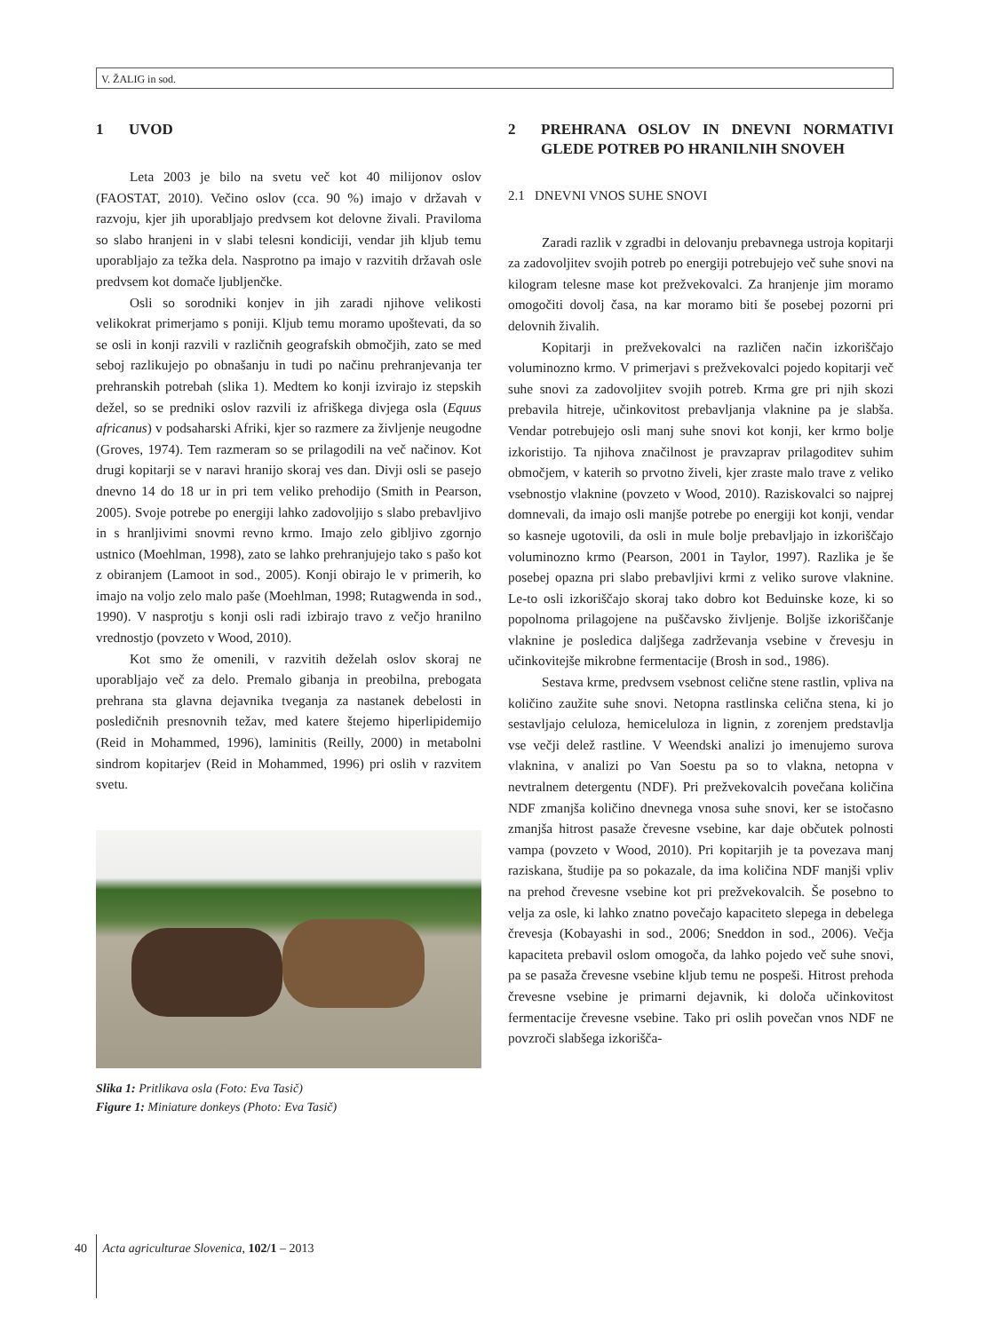V. ŽALIG in sod.
1 UVOD
Leta 2003 je bilo na svetu več kot 40 milijonov oslov (FAOSTAT, 2010). Večino oslov (cca. 90 %) imajo v državah v razvoju, kjer jih uporabljajo predvsem kot delovne živali. Praviloma so slabo hranjeni in v slabi telesni kondiciji, vendar jih kljub temu uporabljajo za težka dela. Nasprotno pa imajo v razvitih državah osle predvsem kot domače ljubljenčke.
Osli so sorodniki konjev in jih zaradi njihove velikosti velikokrat primerjamo s poniji. Kljub temu moramo upoštevati, da so se osli in konji razvili v različnih geografskih območjih, zato se med seboj razlikujejo po obnašanju in tudi po načinu prehranjevanja ter prehranskih potrebah (slika 1). Medtem ko konji izvirajo iz stepskih dežel, so se predniki oslov razvili iz afriškega divjega osla (Equus africanus) v podsaharski Afriki, kjer so razmere za življenje neugodne (Groves, 1974). Tem razmeram so se prilagodili na več načinov. Kot drugi kopitarji se v naravi hranijo skoraj ves dan. Divji osli se pasejo dnevno 14 do 18 ur in pri tem veliko prehodijo (Smith in Pearson, 2005). Svoje potrebe po energiji lahko zadovoljijo s slabo prebavljivo in s hranljivimi snovmi revno krmo. Imajo zelo gibljivo zgornjo ustnico (Moehlman, 1998), zato se lahko prehranjujejo tako s pašo kot z obiranjem (Lamoot in sod., 2005). Konji obirajo le v primerih, ko imajo na voljo zelo malo paše (Moehlman, 1998; Rutagwenda in sod., 1990). V nasprotju s konji osli radi izbirajo travo z večjo hranilno vrednostjo (povzeto v Wood, 2010).
Kot smo že omenili, v razvitih deželah oslov skoraj ne uporabljajo več za delo. Premalo gibanja in preobilna, prebogata prehrana sta glavna dejavnika tveganja za nastanek debelosti in posledičnih presnovnih težav, med katere štejemo hiperlipidemijo (Reid in Mohammed, 1996), laminitis (Reilly, 2000) in metabolni sindrom kopitarjev (Reid in Mohammed, 1996) pri oslih v razvitem svetu.
Slika 1: Pritlikava osla (Foto: Eva Tasič)
Figure 1: Miniature donkeys (Photo: Eva Tasič)
2 PREHRANA OSLOV IN DNEVNI NORMATIVI GLEDE POTREB PO HRANILNIH SNOVEH
2.1 DNEVNI VNOS SUHE SNOVI
Zaradi razlik v zgradbi in delovanju prebavnega ustroja kopitarji za zadovoljitev svojih potreb po energiji potrebujejo več suhe snovi na kilogram telesne mase kot prežvekovalci. Za hranjenje jim moramo omogočiti dovolj časa, na kar moramo biti še posebej pozorni pri delovnih živalih.
Kopitarji in prežvekovalci na različen način izkoriščajo voluminozno krmo. V primerjavi s prežvekovalci pojedo kopitarji več suhe snovi za zadovoljitev svojih potreb. Krma gre pri njih skozi prebavila hitreje, učinkovitost prebavljanja vlaknine pa je slabša. Vendar potrebujejo osli manj suhe snovi kot konji, ker krmo bolje izkoristijo. Ta njihova značilnost je pravzaprav prilagoditev suhim območjem, v katerih so prvotno živeli, kjer zraste malo trave z veliko vsebnostjo vlaknine (povzeto v Wood, 2010). Raziskovalci so najprej domnevali, da imajo osli manjše potrebe po energiji kot konji, vendar so kasneje ugotovili, da osli in mule bolje prebavljajo in izkoriščajo voluminozno krmo (Pearson, 2001 in Taylor, 1997). Razlika je še posebej opazna pri slabo prebavljivi krmi z veliko surove vlaknine. Le-to osli izkoriščajo skoraj tako dobro kot Beduinske koze, ki so popolnoma prilagojene na puščavsko življenje. Boljše izkoriščanje vlaknine je posledica daljšega zadrževanja vsebine v črevesju in učinkovitejše mikrobne fermentacije (Brosh in sod., 1986).
Sestava krme, predvsem vsebnost celične stene rastlin, vpliva na količino zaužite suhe snovi. Netopna rastlinska celična stena, ki jo sestavljajo celuloza, hemiceluloza in lignin, z zorenjem predstavlja vse večji delež rastline. V Weendski analizi jo imenujemo surova vlaknina, v analizi po Van Soestu pa so to vlakna, netopna v nevtralnem detergentu (NDF). Pri prežvekovalcih povečana količina NDF zmanjša količino dnevnega vnosa suhe snovi, ker se istočasno zmanjša hitrost pasaže črevesne vsebine, kar daje občutek polnosti vampa (povzeto v Wood, 2010). Pri kopitarjih je ta povezava manj raziskana, študije pa so pokazale, da ima količina NDF manjši vpliv na prehod črevesne vsebine kot pri prežvekovalcih. Še posebno to velja za osle, ki lahko znatno povečajo kapaciteto slepega in debelega črevesja (Kobayashi in sod., 2006; Sneddon in sod., 2006). Večja kapaciteta prebavil oslom omogoča, da lahko pojedo več suhe snovi, pa se pasaža črevesne vsebine kljub temu ne pospeši. Hitrost prehoda črevesne vsebine je primarni dejavnik, ki določa učinkovitost fermentacije črevesne vsebine. Tako pri oslih povečan vnos NDF ne povzroči slabšega izkorišča-
40 Acta agriculturae Slovenica, 102/1 – 2013